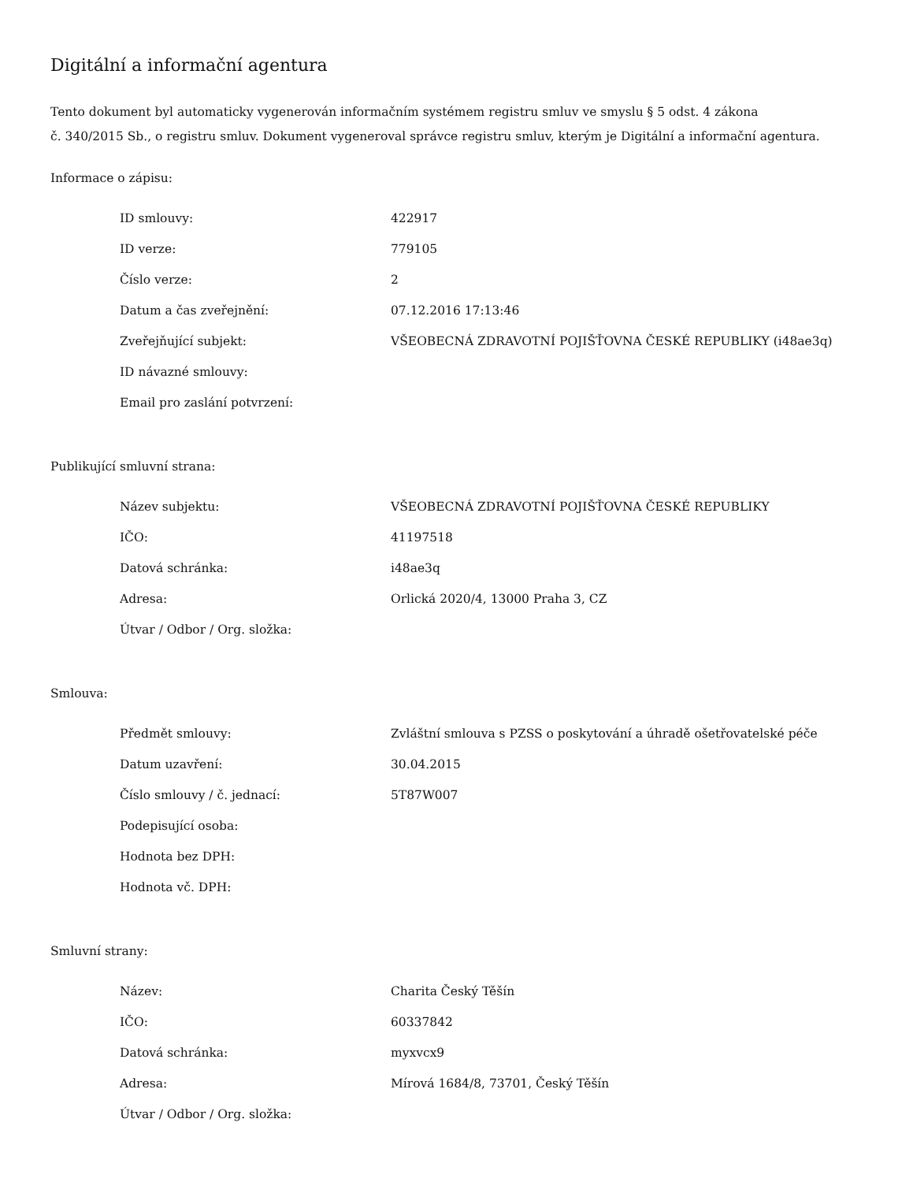Digitální a informační agentura
Tento dokument byl automaticky vygenerován informačním systémem registru smluv ve smyslu § 5 odst. 4 zákona
č. 340/2015 Sb., o registru smluv. Dokument vygeneroval správce registru smluv, kterým je Digitální a informační agentura.
Informace o zápisu:
| ID smlouvy: | 422917 |
| ID verze: | 779105 |
| Číslo verze: | 2 |
| Datum a čas zveřejnění: | 07.12.2016 17:13:46 |
| Zveřejňující subjekt: | VŠEOBECNÁ ZDRAVOTNÍ POJIŠŤOVNA ČESKÉ REPUBLIKY (i48ae3q) |
| ID návazné smlouvy: | |
| Email pro zaslání potvrzení: | |
Publikující smluvní strana:
| Název subjektu: | VŠEOBECNÁ ZDRAVOTNÍ POJIŠŤOVNA ČESKÉ REPUBLIKY |
| IČO: | 41197518 |
| Datová schránka: | i48ae3q |
| Adresa: | Orlická 2020/4, 13000 Praha 3, CZ |
| Útvar / Odbor / Org. složka: | |
Smlouva:
| Předmět smlouvy: | Zvláštní smlouva s PZSS o poskytování a úhradě ošetřovatelské péče |
| Datum uzavření: | 30.04.2015 |
| Číslo smlouvy / č. jednací: | 5T87W007 |
| Podepisující osoba: | |
| Hodnota bez DPH: | |
| Hodnota vč. DPH: | |
Smluvní strany:
| Název: | Charita Český Těšín |
| IČO: | 60337842 |
| Datová schránka: | myxvcx9 |
| Adresa: | Mírová 1684/8, 73701, Český Těšín |
| Útvar / Odbor / Org. složka: | |